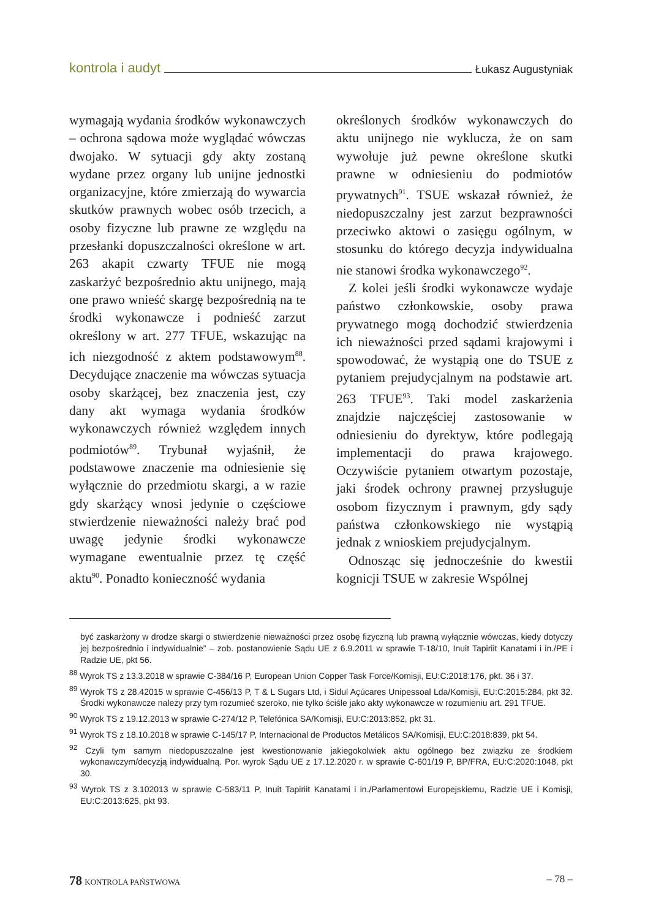kontrola i audyt Łukasz Augustyniak
wymagają wydania środków wykonawczych – ochrona sądowa może wyglądać wówczas dwojako. W sytuacji gdy akty zostaną wydane przez organy lub unijne jednostki organizacyjne, które zmierzają do wywarcia skutków prawnych wobec osób trzecich, a osoby fizyczne lub prawne ze względu na przesłanki dopuszczalności określone w art. 263 akapit czwarty TFUE nie mogą zaskarżyć bezpośrednio aktu unijnego, mają one prawo wnieść skargę bezpośrednią na te środki wykonawcze i podnieść zarzut określony w art. 277 TFUE, wskazując na ich niezgodność z aktem podstawowym<sup>88</sup>. Decydujące znaczenie ma wówczas sytuacja osoby skarżącej, bez znaczenia jest, czy dany akt wymaga wydania środków wykonawczych również względem innych podmiotów<sup>89</sup>. Trybunał wyjaśnił, że podstawowe znaczenie ma odniesienie się wyłącznie do przedmiotu skargi, a w razie gdy skarżący wnosi jedynie o częściowe stwierdzenie nieważności należy brać pod uwagę jedynie środki wykonawcze wymagane ewentualnie przez tę część aktu<sup>90</sup>. Ponadto konieczność wydania
określonych środków wykonawczych do aktu unijnego nie wyklucza, że on sam wywołuje już pewne określone skutki prawne w odniesieniu do podmiotów prywatnych<sup>91</sup>. TSUE wskazał również, że niedopuszczalny jest zarzut bezprawności przeciwko aktowi o zasięgu ogólnym, w stosunku do którego decyzja indywidualna nie stanowi środka wykonawczego<sup>92</sup>.
Z kolei jeśli środki wykonawcze wydaje państwo członkowskie, osoby prawa prywatnego mogą dochodzić stwierdzenia ich nieważności przed sądami krajowymi i spowodować, że wystąpią one do TSUE z pytaniem prejudycjalnym na podstawie art. 263 TFUE<sup>93</sup>. Taki model zaskarżenia znajdzie najczęściej zastosowanie w odniesieniu do dyrektyw, które podlegają implementacji do prawa krajowego. Oczywiście pytaniem otwartym pozostaje, jaki środek ochrony prawnej przysługuje osobom fizycznym i prawnym, gdy sądy państwa członkowskiego nie wystąpią jednak z wnioskiem prejudycjalnym.
Odnosząc się jednocześnie do kwestii kognicji TSUE w zakresie Wspólnej
być zaskarżony w drodze skargi o stwierdzenie nieważności przez osobę fizyczną lub prawną wyłącznie wówczas, kiedy dotyczy jej bezpośrednio i indywidualnie” – zob. postanowienie Sądu UE z 6.9.2011 w sprawie T-18/10, Inuit Tapiriit Kanatami i in./PE i Radzie UE, pkt 56.
<sup>88</sup> Wyrok TS z 13.3.2018 w sprawie C-384/16 P, European Union Copper Task Force/Komisji, EU:C:2018:176, pkt. 36 i 37.
<sup>89</sup> Wyrok TS z 28.42015 w sprawie C-456/13 P, T & L Sugars Ltd, i Sidul Açúcares Unipessoal Lda/Komisji, EU:C:2015:284, pkt 32. Środki wykonawcze należy przy tym rozumieć szeroko, nie tylko ściśle jako akty wykonawcze w rozumieniu art. 291 TFUE.
<sup>90</sup> Wyrok TS z 19.12.2013 w sprawie C-274/12 P, Telefónica SA/Komisji, EU:C:2013:852, pkt 31.
<sup>91</sup> Wyrok TS z 18.10.2018 w sprawie C-145/17 P, Internacional de Productos Metálicos SA/Komisji, EU:C:2018:839, pkt 54.
<sup>92</sup> Czyli tym samym niedopuszczalne jest kwestionowanie jakiegokolwiek aktu ogólnego bez związku ze środkiem wykonawczym/decyzją indywidualną. Por. wyrok Sądu UE z 17.12.2020 r. w sprawie C-601/19 P, BP/FRA, EU:C:2020:1048, pkt 30.
<sup>93</sup> Wyrok TS z 3.102013 w sprawie C-583/11 P, Inuit Tapiriit Kanatami i in./Parlamentowi Europejskiemu, Radzie UE i Komisji, EU:C:2013:625, pkt 93.
78 KONTROLA PAŃSTWOWA – 78 –